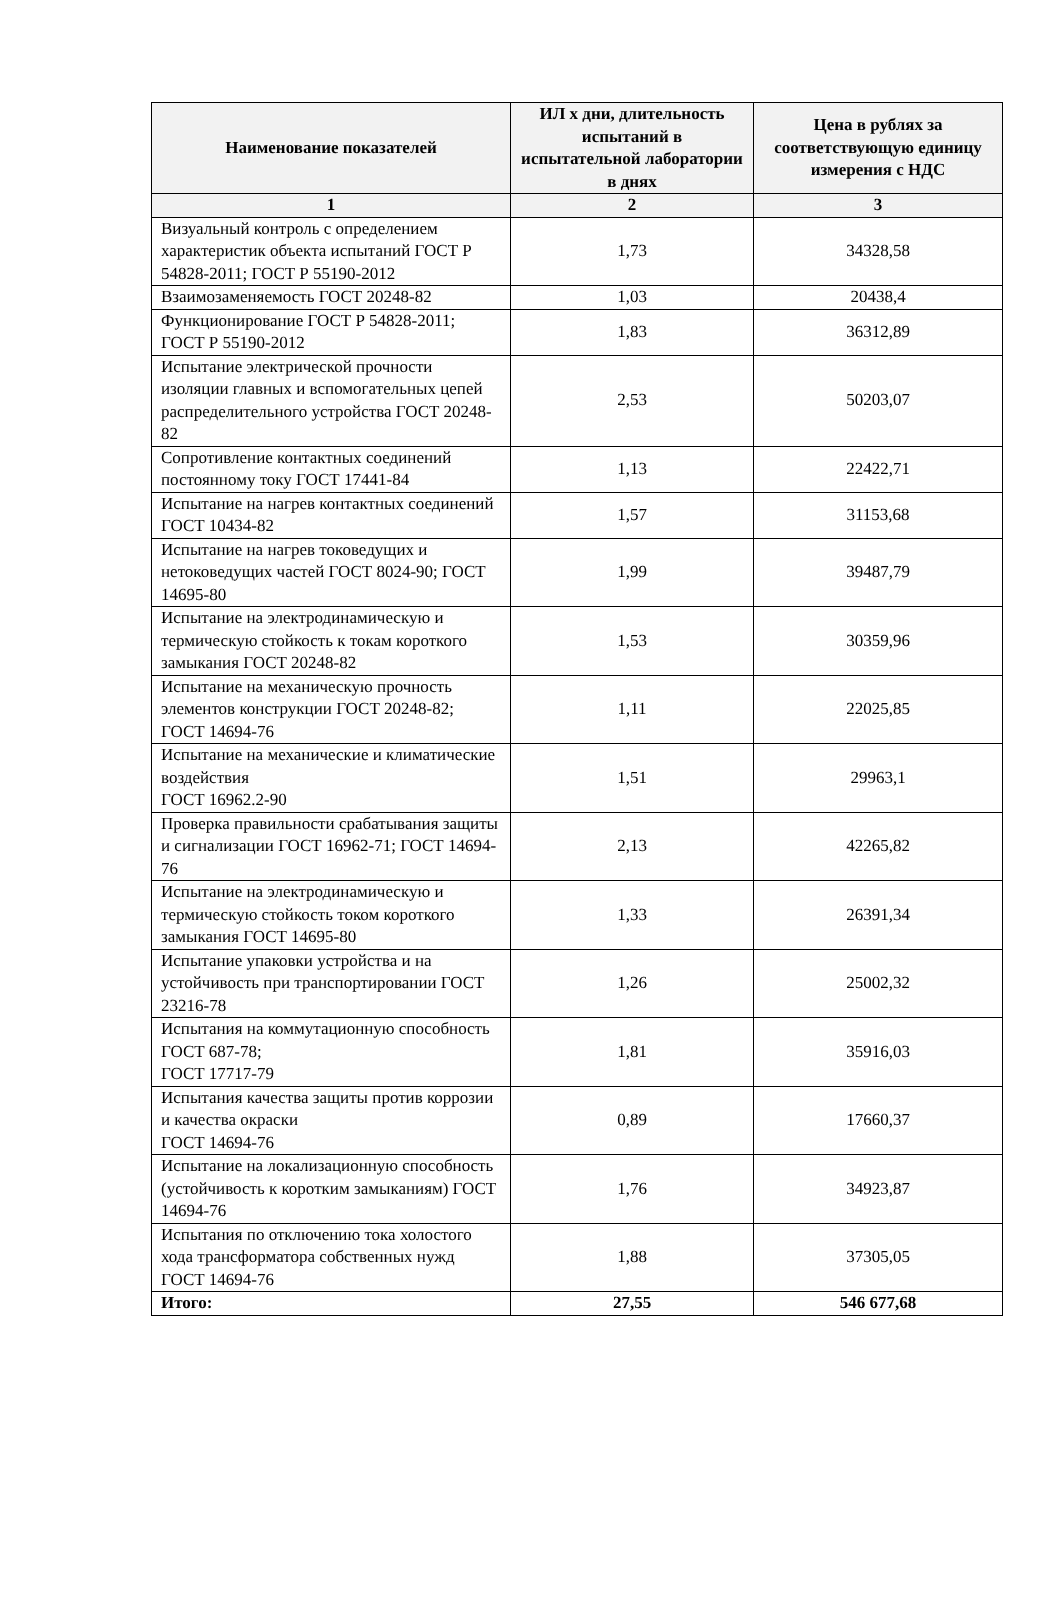| Наименование показателей | ИЛ х дни, длительность испытаний в испытательной лаборатории в днях | Цена в рублях за соответствующую единицу измерения с НДС |
| --- | --- | --- |
| 1 | 2 | 3 |
| Визуальный контроль с определением характеристик объекта испытаний ГОСТ Р 54828-2011; ГОСТ Р 55190-2012 | 1,73 | 34328,58 |
| Взаимозаменяемость ГОСТ 20248-82 | 1,03 | 20438,4 |
| Функционирование ГОСТ Р 54828-2011; ГОСТ Р 55190-2012 | 1,83 | 36312,89 |
| Испытание электрической прочности изоляции главных и вспомогательных цепей распределительного устройства ГОСТ 20248-82 | 2,53 | 50203,07 |
| Сопротивление контактных соединений постоянному току ГОСТ 17441-84 | 1,13 | 22422,71 |
| Испытание на нагрев контактных соединений ГОСТ 10434-82 | 1,57 | 31153,68 |
| Испытание на нагрев токоведущих и нетоковедущих частей ГОСТ 8024-90; ГОСТ 14695-80 | 1,99 | 39487,79 |
| Испытание на электродинамическую и термическую стойкость к токам короткого замыкания ГОСТ 20248-82 | 1,53 | 30359,96 |
| Испытание на механическую прочность элементов конструкции ГОСТ 20248-82; ГОСТ 14694-76 | 1,11 | 22025,85 |
| Испытание на механические и климатические воздействия ГОСТ 16962.2-90 | 1,51 | 29963,1 |
| Проверка правильности срабатывания защиты и сигнализации ГОСТ 16962-71; ГОСТ 14694-76 | 2,13 | 42265,82 |
| Испытание на электродинамическую и термическую стойкость током короткого замыкания ГОСТ 14695-80 | 1,33 | 26391,34 |
| Испытание упаковки устройства и на устойчивость при транспортировании ГОСТ 23216-78 | 1,26 | 25002,32 |
| Испытания на коммутационную способность ГОСТ 687-78; ГОСТ 17717-79 | 1,81 | 35916,03 |
| Испытания качества защиты против коррозии и качества окраски ГОСТ 14694-76 | 0,89 | 17660,37 |
| Испытание на локализационную способность (устойчивость к коротким замыканиям) ГОСТ 14694-76 | 1,76 | 34923,87 |
| Испытания по отключению тока холостого хода трансформатора собственных нужд ГОСТ 14694-76 | 1,88 | 37305,05 |
| Итого: | 27,55 | 546 677,68 |